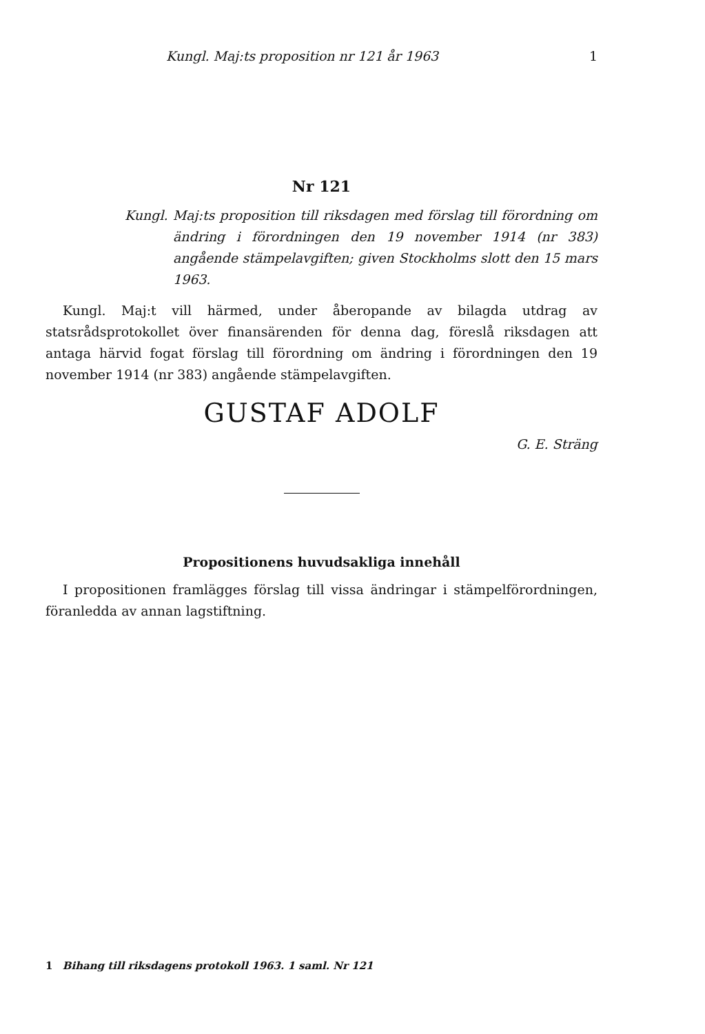Kungl. Maj:ts proposition nr 121 år 1963 1
Nr 121
Kungl. Maj:ts proposition till riksdagen med förslag till förordning om ändring i förordningen den 19 november 1914 (nr 383) angående stämpelavgiften; given Stockholms slott den 15 mars 1963.
Kungl. Maj:t vill härmed, under åberopande av bilagda utdrag av statsrådsprotokollet över finansärenden för denna dag, föreslå riksdagen att antaga härvid fogat förslag till förordning om ändring i förordningen den 19 november 1914 (nr 383) angående stämpelavgiften.
GUSTAF ADOLF
G. E. Sträng
Propositionens huvudsakliga innehåll
I propositionen framlägges förslag till vissa ändringar i stämpelförordningen, föranledda av annan lagstiftning.
1 Bihang till riksdagens protokoll 1963. 1 saml. Nr 121